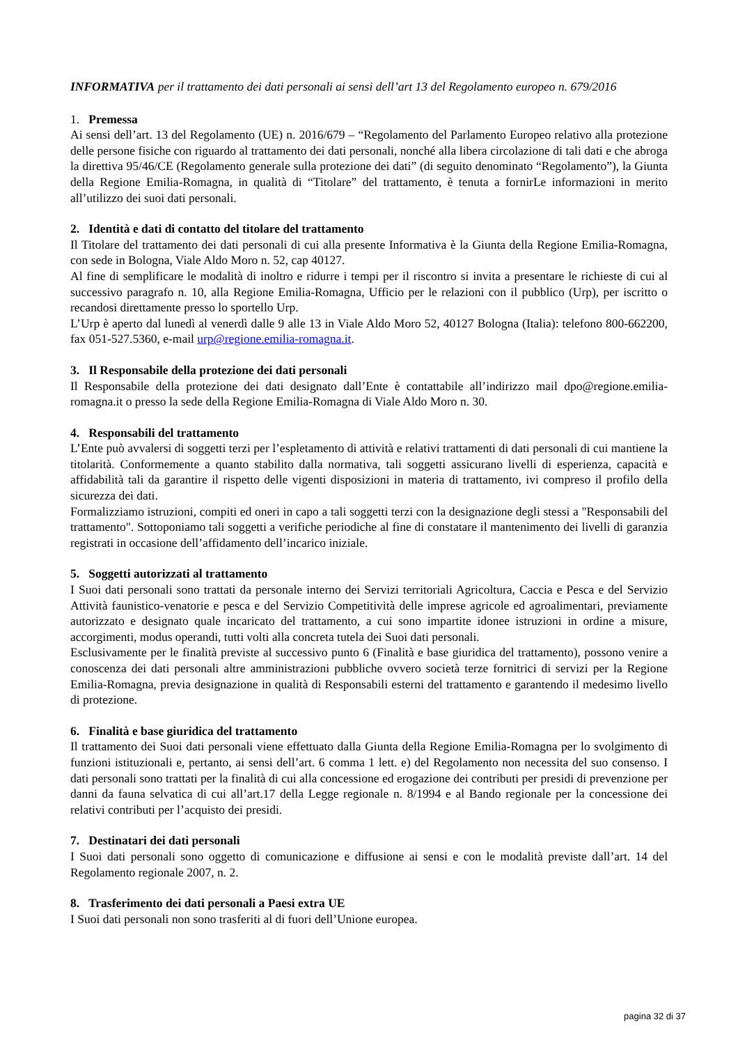INFORMATIVA per il trattamento dei dati personali ai sensi dell’art 13 del Regolamento europeo n. 679/2016
1. Premessa
Ai sensi dell’art. 13 del Regolamento (UE) n. 2016/679 – “Regolamento del Parlamento Europeo relativo alla protezione delle persone fisiche con riguardo al trattamento dei dati personali, nonché alla libera circolazione di tali dati e che abroga la direttiva 95/46/CE (Regolamento generale sulla protezione dei dati” (di seguito denominato “Regolamento”), la Giunta della Regione Emilia-Romagna, in qualità di “Titolare” del trattamento, è tenuta a fornirLe informazioni in merito all’utilizzo dei suoi dati personali.
2. Identità e dati di contatto del titolare del trattamento
Il Titolare del trattamento dei dati personali di cui alla presente Informativa è la Giunta della Regione Emilia-Romagna, con sede in Bologna, Viale Aldo Moro n. 52, cap 40127.
Al fine di semplificare le modalità di inoltro e ridurre i tempi per il riscontro si invita a presentare le richieste di cui al successivo paragrafo n. 10, alla Regione Emilia-Romagna, Ufficio per le relazioni con il pubblico (Urp), per iscritto o recandosi direttamente presso lo sportello Urp.
L’Urp è aperto dal lunedì al venerdì dalle 9 alle 13 in Viale Aldo Moro 52, 40127 Bologna (Italia): telefono 800-662200, fax 051-527.5360, e-mail urp@regione.emilia-romagna.it.
3. Il Responsabile della protezione dei dati personali
Il Responsabile della protezione dei dati designato dall’Ente è contattabile all’indirizzo mail dpo@regione.emilia-romagna.it o presso la sede della Regione Emilia-Romagna di Viale Aldo Moro n. 30.
4. Responsabili del trattamento
L’Ente può avvalersi di soggetti terzi per l’espletamento di attività e relativi trattamenti di dati personali di cui mantiene la titolarità. Conformemente a quanto stabilito dalla normativa, tali soggetti assicurano livelli di esperienza, capacità e affidabilità tali da garantire il rispetto delle vigenti disposizioni in materia di trattamento, ivi compreso il profilo della sicurezza dei dati.
Formalizziamo istruzioni, compiti ed oneri in capo a tali soggetti terzi con la designazione degli stessi a "Responsabili del trattamento". Sottoponiamo tali soggetti a verifiche periodiche al fine di constatare il mantenimento dei livelli di garanzia registrati in occasione dell’affidamento dell’incarico iniziale.
5. Soggetti autorizzati al trattamento
I Suoi dati personali sono trattati da personale interno dei Servizi territoriali Agricoltura, Caccia e Pesca e del Servizio Attività faunistico-venatorie e pesca e del Servizio Competitività delle imprese agricole ed agroalimentari, previamente autorizzato e designato quale incaricato del trattamento, a cui sono impartite idonee istruzioni in ordine a misure, accorgimenti, modus operandi, tutti volti alla concreta tutela dei Suoi dati personali.
Esclusivamente per le finalità previste al successivo punto 6 (Finalità e base giuridica del trattamento), possono venire a conoscenza dei dati personali altre amministrazioni pubbliche ovvero società terze fornitrici di servizi per la Regione Emilia-Romagna, previa designazione in qualità di Responsabili esterni del trattamento e garantendo il medesimo livello di protezione.
6. Finalità e base giuridica del trattamento
Il trattamento dei Suoi dati personali viene effettuato dalla Giunta della Regione Emilia-Romagna per lo svolgimento di funzioni istituzionali e, pertanto, ai sensi dell’art. 6 comma 1 lett. e) del Regolamento non necessita del suo consenso. I dati personali sono trattati per la finalità di cui alla concessione ed erogazione dei contributi per presidi di prevenzione per danni da fauna selvatica di cui all’art.17 della Legge regionale n. 8/1994 e al Bando regionale per la concessione dei relativi contributi per l’acquisto dei presidi.
7. Destinatari dei dati personali
I Suoi dati personali sono oggetto di comunicazione e diffusione ai sensi e con le modalità previste dall’art. 14 del Regolamento regionale 2007, n. 2.
8. Trasferimento dei dati personali a Paesi extra UE
I Suoi dati personali non sono trasferiti al di fuori dell’Unione europea.
pagina 32 di 37